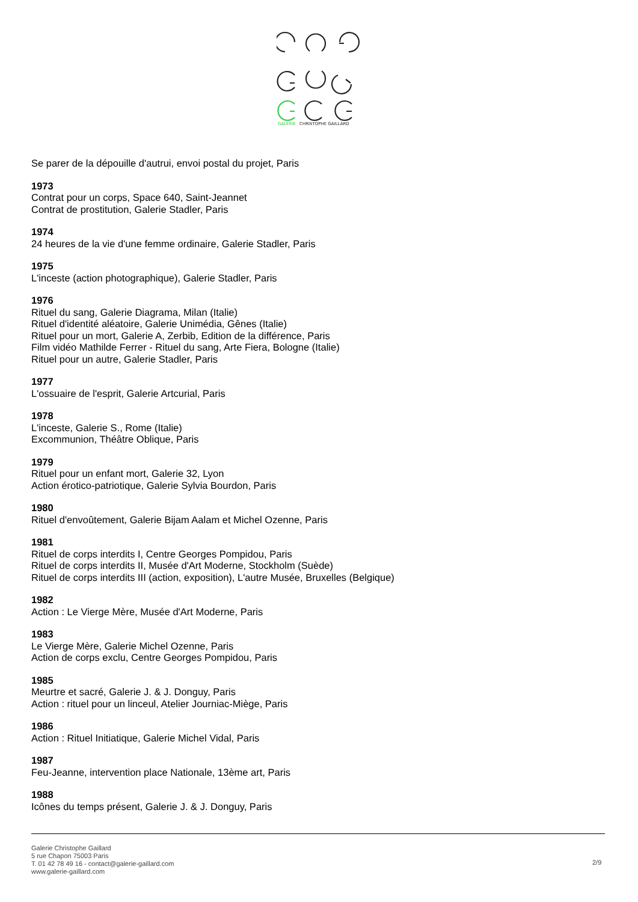GALERIE
CHRISTOPHE GAILLARD
Se parer de la dépouille d'autrui, envoi postal du projet, Paris
1973
Contrat pour un corps, Space 640, Saint-Jeannet
Contrat de prostitution, Galerie Stadler, Paris
1974
24 heures de la vie d'une femme ordinaire, Galerie Stadler, Paris
1975
L'inceste (action photographique), Galerie Stadler, Paris
1976
Rituel du sang, Galerie Diagrama, Milan (Italie)
Rituel d'identité aléatoire, Galerie Unimédia, Gênes (Italie)
Rituel pour un mort, Galerie A, Zerbib, Edition de la différence, Paris
Film vidéo Mathilde Ferrer - Rituel du sang, Arte Fiera, Bologne (Italie)
Rituel pour un autre, Galerie Stadler, Paris
1977
L'ossuaire de l'esprit, Galerie Artcurial, Paris
1978
L'inceste, Galerie S., Rome (Italie)
Excommunion, Théâtre Oblique, Paris
1979
Rituel pour un enfant mort, Galerie 32, Lyon
Action érotico-patriotique, Galerie Sylvia Bourdon, Paris
1980
Rituel d'envoûtement, Galerie Bijam Aalam et Michel Ozenne, Paris
1981
Rituel de corps interdits I, Centre Georges Pompidou, Paris
Rituel de corps interdits II, Musée d'Art Moderne, Stockholm (Suède)
Rituel de corps interdits III (action, exposition), L'autre Musée, Bruxelles (Belgique)
1982
Action : Le Vierge Mère, Musée d'Art Moderne, Paris
1983
Le Vierge Mère, Galerie Michel Ozenne, Paris
Action de corps exclu, Centre Georges Pompidou, Paris
1985
Meurtre et sacré, Galerie J. & J. Donguy, Paris
Action : rituel pour un linceul, Atelier Journiac-Miège, Paris
1986
Action : Rituel Initiatique, Galerie Michel Vidal, Paris
1987
Feu-Jeanne, intervention place Nationale, 13ème art, Paris
1988
Icônes du temps présent, Galerie J. & J. Donguy, Paris
Galerie Christophe Gaillard
5 rue Chapon 75003 Paris
T. 01 42 78 49 16 - contact@galerie-gaillard.com
www.galerie-gaillard.com
2/9